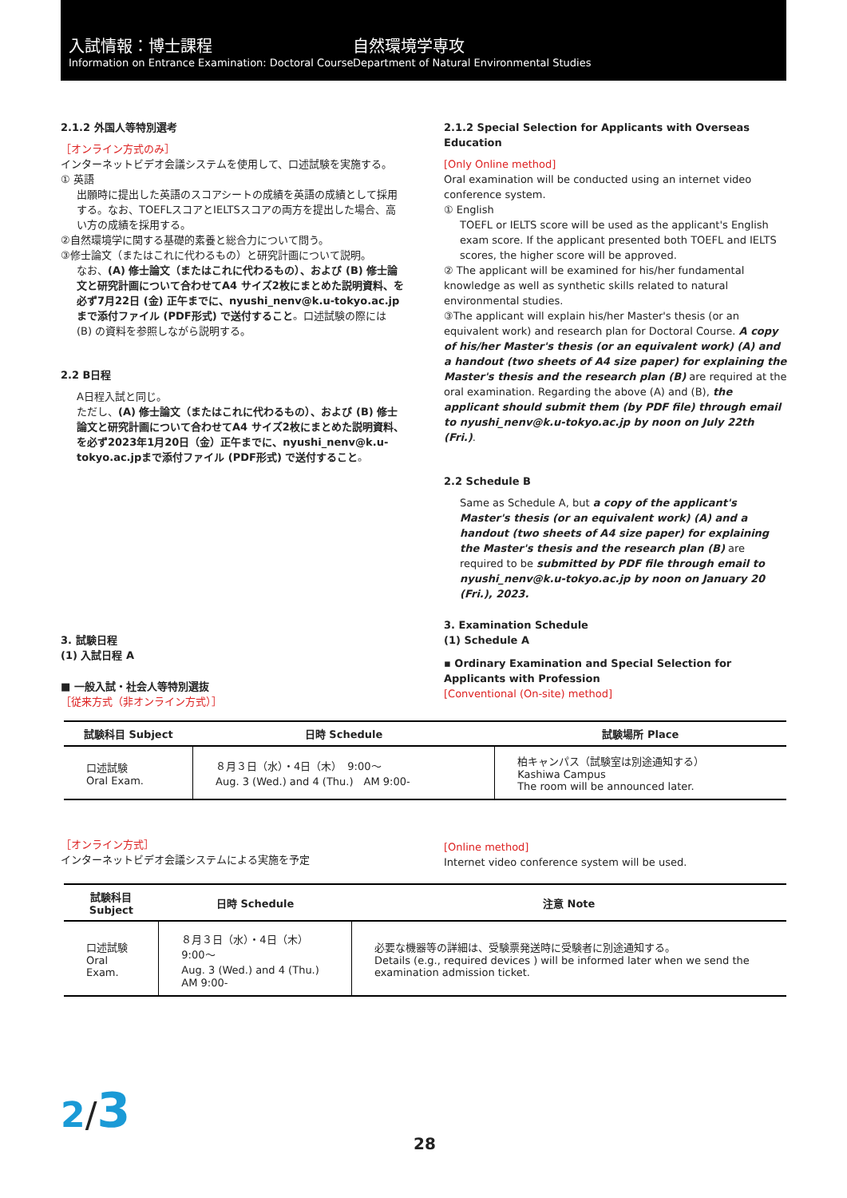入試情報：博士課程
Information on Entrance Examination: Doctoral Course
自然環境学専攻
Department of Natural Environmental Studies
2.1.2 外国人等特別選考
［オンライン方式のみ］
インターネットビデオ会議システムを使用して、口述試験を実施する。
① 英語
出願時に提出した英語のスコアシートの成績を英語の成績として採用する。なお、TOEFLスコアとIELTSスコアの両方を提出した場合、高い方の成績を採用する。
②自然環境学に関する基礎的素養と総合力について問う。
③修士論文（またはこれに代わるもの）と研究計画について説明。
なお、(A) 修士論文（またはこれに代わるもの）、および (B) 修士論文と研究計画について合わせてA4 サイズ2枚にまとめた説明資料、を必ず7月22日 (金) 正午までに、nyushi_nenv@k.u-tokyo.ac.jpまで添付ファイル (PDF形式) で送付すること。口述試験の際には (B) の資料を参照しながら説明する。
2.2 B日程
A日程入試と同じ。
ただし、(A) 修士論文（またはこれに代わるもの）、および (B) 修士論文と研究計画について合わせてA4 サイズ2枚にまとめた説明資料、を必ず2023年1月20日（金）正午までに、nyushi_nenv@k.u-tokyo.ac.jpまで添付ファイル (PDF形式) で送付すること。
2.1.2 Special Selection for Applicants with Overseas Education
[Only Online method]
Oral examination will be conducted using an internet video conference system.
① English
TOEFL or IELTS score will be used as the applicant's English exam score. If the applicant presented both TOEFL and IELTS scores, the higher score will be approved.
② The applicant will be examined for his/her fundamental knowledge as well as synthetic skills related to natural environmental studies.
③The applicant will explain his/her Master's thesis (or an equivalent work) and research plan for Doctoral Course. A copy of his/her Master's thesis (or an equivalent work) (A) and a handout (two sheets of A4 size paper) for explaining the Master's thesis and the research plan (B) are required at the oral examination. Regarding the above (A) and (B), the applicant should submit them (by PDF file) through email to nyushi_nenv@k.u-tokyo.ac.jp by noon on July 22th (Fri.).
2.2 Schedule B
Same as Schedule A, but a copy of the applicant's Master's thesis (or an equivalent work) (A) and a handout (two sheets of A4 size paper) for explaining the Master's thesis and the research plan (B) are required to be submitted by PDF file through email to nyushi_nenv@k.u-tokyo.ac.jp by noon on January 20 (Fri.), 2023.
3. 試験日程
(1) 入試日程 A
■ 一般入試・社会人等特別選抜
［従来方式（非オンライン方式）］
3. Examination Schedule
(1) Schedule A
▪ Ordinary Examination and Special Selection for Applicants with Profession
[Conventional (On-site) method]
| 試験科目 Subject | 日時 Schedule | 試験場所 Place |
| --- | --- | --- |
| 口述試験 Oral Exam. | ８月３日（水）・4日（木） 9:00～ Aug. 3 (Wed.) and 4 (Thu.) AM 9:00- | 柏キャンパス（試験室は別途通知する） Kashiwa Campus The room will be announced later. |
［オンライン方式］
インターネットビデオ会議システムによる実施を予定
[Online method]
Internet video conference system will be used.
| 試験科目 Subject | 日時 Schedule | 注意 Note |
| --- | --- | --- |
| 口述試験 Oral Exam. | ８月３日（水）・4日（木） 9:00～ Aug. 3 (Wed.) and 4 (Thu.) AM 9:00- | 必要な機器等の詳細は、受験票発送時に受験者に別途通知する。 Details (e.g., required devices ) will be informed later when we send the examination admission ticket. |
2/3
28